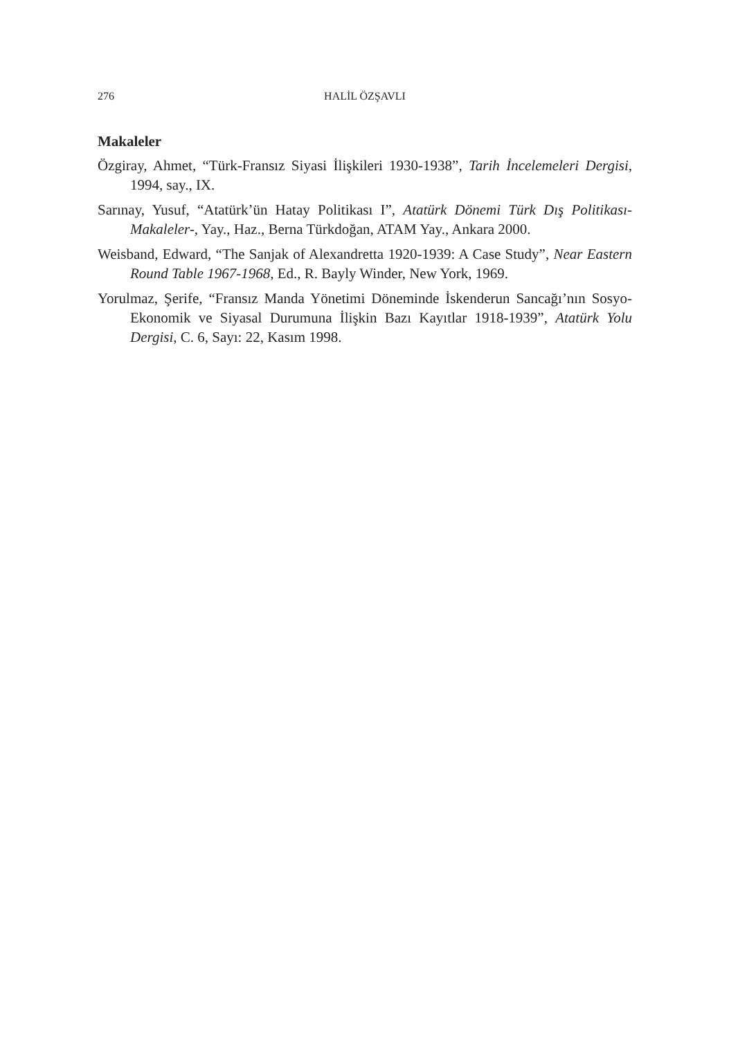276 HALİL ÖZŞAVLI
Makaleler
Özgiray, Ahmet, “Türk-Fransız Siyasi İlişkileri 1930-1938”, Tarih İncelemeleri Dergisi, 1994, say., IX.
Sarınay, Yusuf, “Atatürk’ün Hatay Politikası I”, Atatürk Dönemi Türk Dış Politikası-Makaleler-, Yay., Haz., Berna Türkdoğan, ATAM Yay., Ankara 2000.
Weisband, Edward, “The Sanjak of Alexandretta 1920-1939: A Case Study”, Near Eastern Round Table 1967-1968, Ed., R. Bayly Winder, New York, 1969.
Yorulmaz, Şerife, “Fransız Manda Yönetimi Döneminde İskenderun Sancağı’nın Sosyo-Ekonomik ve Siyasal Durumuna İlişkin Bazı Kayıtlar 1918-1939”, Atatürk Yolu Dergisi, C. 6, Sayı: 22, Kasım 1998.